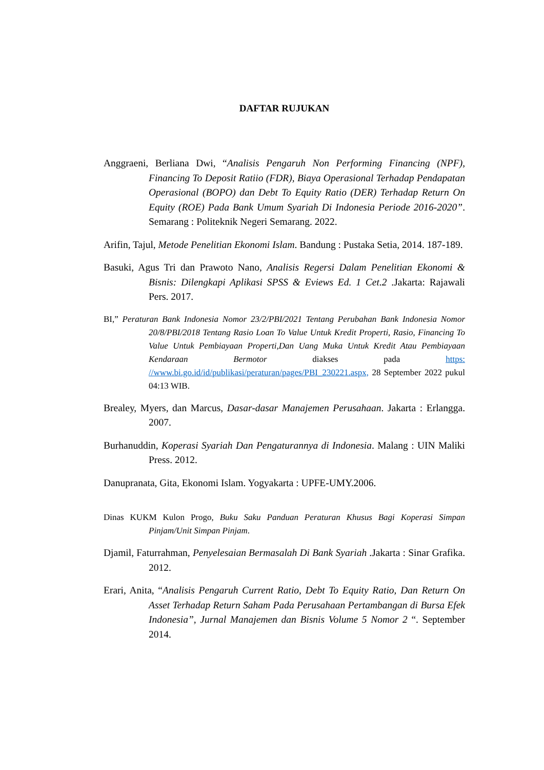DAFTAR RUJUKAN
Anggraeni, Berliana Dwi, “Analisis Pengaruh Non Performing Financing (NPF), Financing To Deposit Ratiio (FDR), Biaya Operasional Terhadap Pendapatan Operasional (BOPO) dan Debt To Equity Ratio (DER) Terhadap Return On Equity (ROE) Pada Bank Umum Syariah Di Indonesia Periode 2016-2020”. Semarang : Politeknik Negeri Semarang. 2022.
Arifin, Tajul, Metode Penelitian Ekonomi Islam. Bandung : Pustaka Setia, 2014. 187-189.
Basuki, Agus Tri dan Prawoto Nano, Analisis Regersi Dalam Penelitian Ekonomi & Bisnis: Dilengkapi Aplikasi SPSS & Eviews Ed. 1 Cet.2 .Jakarta: Rajawali Pers. 2017.
BI,” Peraturan Bank Indonesia Nomor 23/2/PBI/2021 Tentang Perubahan Bank Indonesia Nomor 20/8/PBI/2018 Tentang Rasio Loan To Value Untuk Kredit Properti, Rasio, Financing To Value Untuk Pembiayaan Properti,Dan Uang Muka Untuk Kredit Atau Pembiayaan Kendaraan Bermotor diakses pada https: //www.bi.go.id/id/publikasi/peraturan/pages/PBI_230221.aspx, 28 September 2022 pukul 04:13 WIB.
Brealey, Myers, dan Marcus, Dasar-dasar Manajemen Perusahaan. Jakarta : Erlangga. 2007.
Burhanuddin, Koperasi Syariah Dan Pengaturannya di Indonesia. Malang : UIN Maliki Press. 2012.
Danupranata, Gita, Ekonomi Islam. Yogyakarta : UPFE-UMY.2006.
Dinas KUKM Kulon Progo, Buku Saku Panduan Peraturan Khusus Bagi Koperasi Simpan Pinjam/Unit Simpan Pinjam.
Djamil, Faturrahman, Penyelesaian Bermasalah Di Bank Syariah .Jakarta : Sinar Grafika. 2012.
Erari, Anita, “Analisis Pengaruh Current Ratio, Debt To Equity Ratio, Dan Return On Asset Terhadap Return Saham Pada Perusahaan Pertambangan di Bursa Efek Indonesia”, Jurnal Manajemen dan Bisnis Volume 5 Nomor 2 “. September 2014.